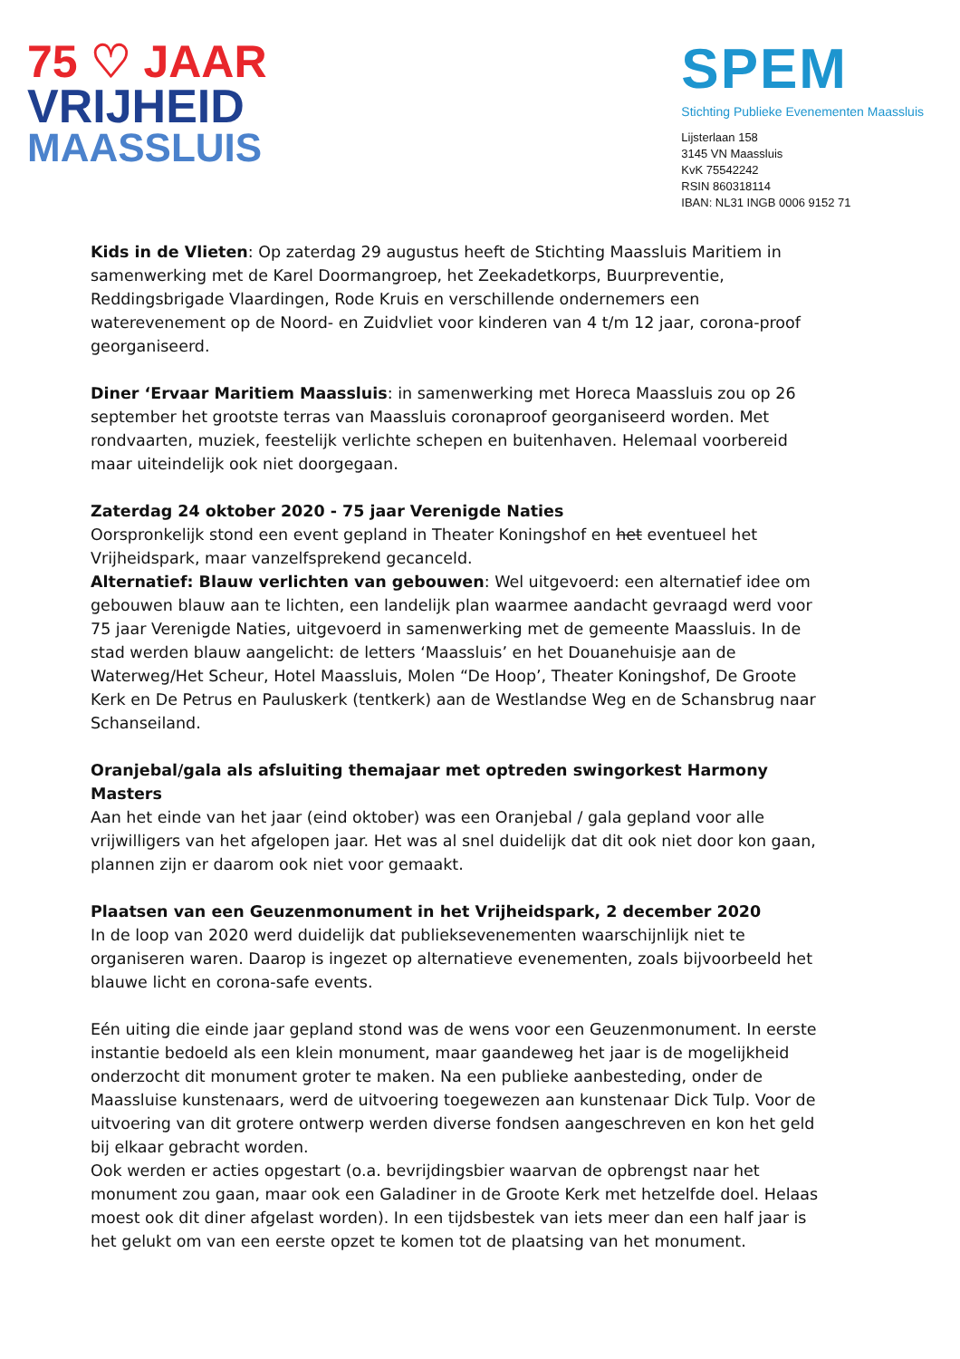75 ♡ JAAR
VRIJHEID
MAASSLUIS
SPEM
Stichting Publieke Evenementen Maassluis
Lijsterlaan 158
3145 VN Maassluis
KvK 75542242
RSIN 860318114
IBAN: NL31 INGB 0006 9152 71
Kids in de Vlieten: Op zaterdag 29 augustus heeft de Stichting Maassluis Maritiem in samenwerking met de Karel Doormangroep, het Zeekadetkorps, Buurpreventie, Reddingsbrigade Vlaardingen, Rode Kruis en verschillende ondernemers een waterevenement op de Noord- en Zuidvliet voor kinderen van 4 t/m 12 jaar, corona-proof georganiseerd.
Diner ‘Ervaar Maritiem Maassluis: in samenwerking met Horeca Maassluis zou op 26 september het grootste terras van Maassluis coronaproof georganiseerd worden. Met rondvaarten, muziek, feestelijk verlichte schepen en buitenhaven. Helemaal voorbereid maar uiteindelijk ook niet doorgegaan.
Zaterdag 24 oktober 2020 - 75 jaar Verenigde Naties
Oorspronkelijk stond een event gepland in Theater Koningshof en het eventueel het Vrijheidspark, maar vanzelfsprekend gecanceld.
Alternatief: Blauw verlichten van gebouwen: Wel uitgevoerd: een alternatief idee om gebouwen blauw aan te lichten, een landelijk plan waarmee aandacht gevraagd werd voor 75 jaar Verenigde Naties, uitgevoerd in samenwerking met de gemeente Maassluis. In de stad werden blauw aangelicht: de letters ‘Maassluis’ en het Douanehuisje aan de Waterweg/Het Scheur, Hotel Maassluis, Molen “De Hoop’, Theater Koningshof, De Groote Kerk en De Petrus en Pauluskerk (tentkerk) aan de Westlandse Weg en de Schansbrug naar Schanseiland.
Oranjebal/gala als afsluiting themajaar met optreden swingorkest Harmony Masters
Aan het einde van het jaar (eind oktober) was een Oranjebal / gala gepland voor alle vrijwilligers van het afgelopen jaar. Het was al snel duidelijk dat dit ook niet door kon gaan, plannen zijn er daarom ook niet voor gemaakt.
Plaatsen van een Geuzenmonument in het Vrijheidspark, 2 december 2020
In de loop van 2020 werd duidelijk dat publieksevenementen waarschijnlijk niet te organiseren waren. Daarop is ingezet op alternatieve evenementen, zoals bijvoorbeeld het blauwe licht en corona-safe events.
Eén uiting die einde jaar gepland stond was de wens voor een Geuzenmonument. In eerste instantie bedoeld als een klein monument, maar gaandeweg het jaar is de mogelijkheid onderzocht dit monument groter te maken. Na een publieke aanbesteding, onder de Maassluise kunstenaars, werd de uitvoering toegewezen aan kunstenaar Dick Tulp. Voor de uitvoering van dit grotere ontwerp werden diverse fondsen aangeschreven en kon het geld bij elkaar gebracht worden.
Ook werden er acties opgestart (o.a. bevrijdingsbier waarvan de opbrengst naar het monument zou gaan, maar ook een Galadiner in de Groote Kerk met hetzelfde doel. Helaas moest ook dit diner afgelast worden). In een tijdsbestek van iets meer dan een half jaar is het gelukt om van een eerste opzet te komen tot de plaatsing van het monument.